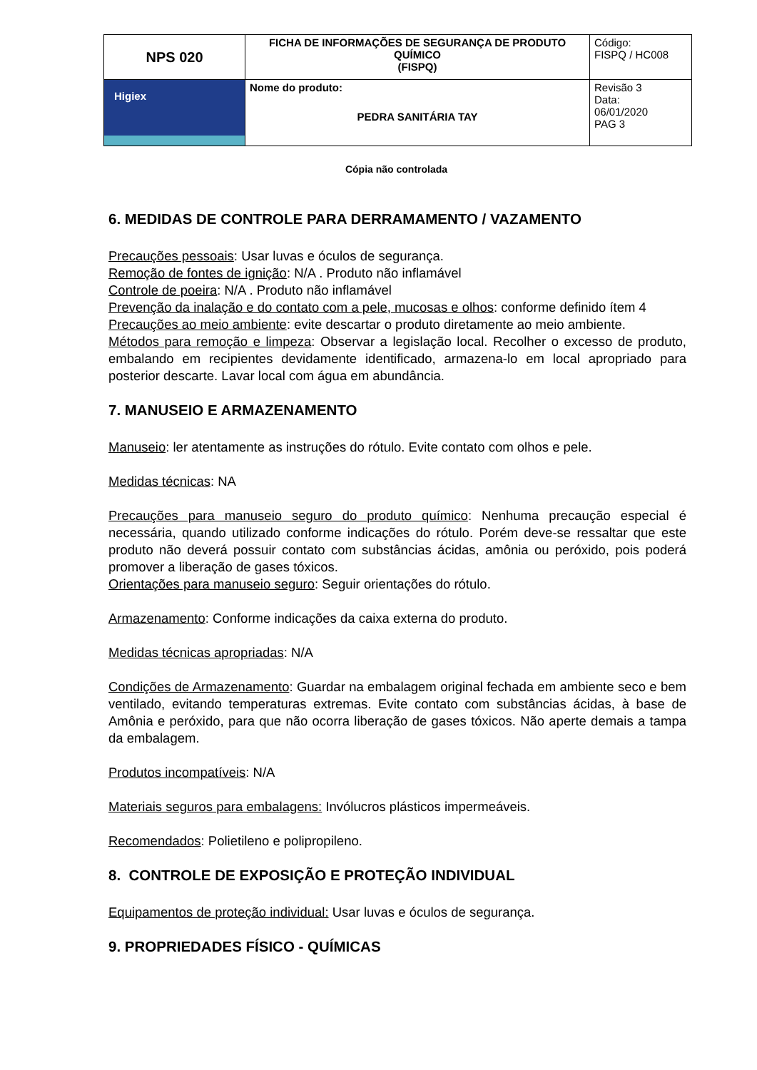| NPS 020 | FICHA DE INFORMAÇÕES DE SEGURANÇA DE PRODUTO QUÍMICO (FISPQ) | Código: FISPQ / HC008 |
| Higiex | Nome do produto: PEDRA SANITÁRIA TAY | Revisão 3 Data: 06/01/2020 PAG 3 |
Cópia não controlada
6. MEDIDAS DE CONTROLE PARA DERRAMAMENTO / VAZAMENTO
Precauções pessoais: Usar luvas e óculos de segurança.
Remoção de fontes de ignição: N/A . Produto não inflamável
Controle de poeira: N/A . Produto não inflamável
Prevenção da inalação e do contato com a pele, mucosas e olhos: conforme definido ítem 4
Precauções ao meio ambiente: evite descartar o produto diretamente ao meio ambiente.
Métodos para remoção e limpeza: Observar a legislação local. Recolher o excesso de produto, embalando em recipientes devidamente identificado, armazena-lo em local apropriado para posterior descarte. Lavar local com água em abundância.
7. MANUSEIO E ARMAZENAMENTO
Manuseio: ler atentamente as instruções do rótulo. Evite contato com olhos e pele.
Medidas técnicas: NA
Precauções para manuseio seguro do produto químico: Nenhuma precaução especial é necessária, quando utilizado conforme indicações do rótulo. Porém deve-se ressaltar que este produto não deverá possuir contato com substâncias ácidas, amônia ou peróxido, pois poderá promover a liberação de gases tóxicos.
Orientações para manuseio seguro: Seguir orientações do rótulo.
Armazenamento: Conforme indicações da caixa externa do produto.
Medidas técnicas apropriadas: N/A
Condições de Armazenamento: Guardar na embalagem original fechada em ambiente seco e bem ventilado, evitando temperaturas extremas. Evite contato com substâncias ácidas, à base de Amônia e peróxido, para que não ocorra liberação de gases tóxicos. Não aperte demais a tampa da embalagem.
Produtos incompatíveis: N/A
Materiais seguros para embalagens: Invólucros plásticos impermeáveis.
Recomendados: Polietileno e polipropileno.
8. CONTROLE DE EXPOSIÇÃO E PROTEÇÃO INDIVIDUAL
Equipamentos de proteção individual: Usar luvas e óculos de segurança.
9. PROPRIEDADES FÍSICO - QUÍMICAS